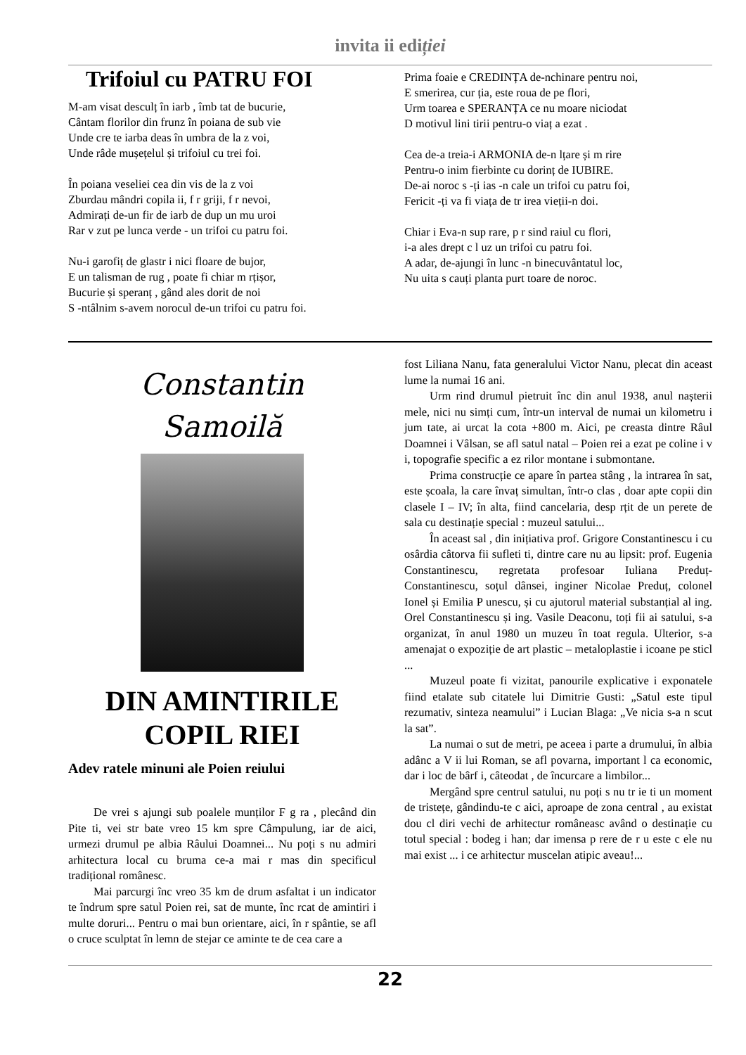invita ii ediției
Trifoiul cu PATRU FOI
M-am visat desculț în iarb , îmb tat de bucurie,
Cântam florilor din frunz în poiana de sub vie
Unde cre te iarba deas în umbra de la z voi,
Unde râde mușețelul și trifoiul cu trei foi.
În poiana veseliei cea din vis de la z voi
Zburdau mândri copila ii, f r griji, f r nevoi,
Admirați de-un fir de iarb de dup un mu uroi
Rar v zut pe lunca verde - un trifoi cu patru foi.
Nu-i garofiț de glastr i nici floare de bujor,
E un talisman de rug , poate fi chiar m rțișor,
Bucurie și speranț , gând ales dorit de noi
S -ntâlnim s-avem norocul de-un trifoi cu patru foi.
Prima foaie e CREDINȚA de-nchinare pentru noi,
E smerirea, cur ția, este roua de pe flori,
Urm toarea e SPERANȚA ce nu moare niciodat
D motivul lini tirii pentru-o viaț a ezat .
Cea de-a treia-i ARMONIA de-n lțare și m rire
Pentru-o inim fierbinte cu dorinț de IUBIRE.
De-ai noroc s -ți ias -n cale un trifoi cu patru foi,
Fericit -ți va fi viața de tr irea vieții-n doi.
Chiar i Eva-n sup rare, p r sind raiul cu flori,
i-a ales drept c l uz un trifoi cu patru foi.
A adar, de-ajungi în lunc -n binecuvântatul loc,
Nu uita s cauți planta purt toare de noroc.
Constantin
Samoilă
DIN AMINTIRILE
COPIL RIEI
Adev ratele minuni ale Poien reiului
De vrei s ajungi sub poalele munților F g ra , plecând din Pite ti, vei str bate vreo 15 km spre Câmpulung, iar de aici, urmezi drumul pe albia Râului Doamnei... Nu poți s nu admiri arhitectura local cu bruma ce-a mai r mas din specificul tradițional românesc.
Mai parcurgi înc vreo 35 km de drum asfaltat i un indicator te îndrum spre satul Poien rei, sat de munte, înc rcat de amintiri i multe doruri... Pentru o mai bun orientare, aici, în r spântie, se afl o cruce sculptat în lemn de stejar ce aminte te de cea care a
fost Liliana Nanu, fata generalului Victor Nanu, plecat din aceast lume la numai 16 ani.
Urm rind drumul pietruit înc din anul 1938, anul nașterii mele, nici nu simți cum, într-un interval de numai un kilometru i jum tate, ai urcat la cota +800 m. Aici, pe creasta dintre Râul Doamnei i Vâlsan, se afl satul natal – Poien rei a ezat pe coline i v i, topografie specific a ez rilor montane i submontane.
Prima construcție ce apare în partea stâng , la intrarea în sat, este școala, la care învaț simultan, într-o clas , doar apte copii din clasele I – IV; în alta, fiind cancelaria, desp rțit de un perete de sala cu destinație special : muzeul satului...
În aceast sal , din inițiativa prof. Grigore Constantinescu i cu osârdia câtorva fii sufleti ti, dintre care nu au lipsit: prof. Eugenia Constantinescu, regretata profesoar Iuliana Preduț-Constantinescu, soțul dânsei, inginer Nicolae Preduț, colonel Ionel și Emilia P unescu, și cu ajutorul material substanțial al ing. Orel Constantinescu și ing. Vasile Deaconu, toți fii ai satului, s-a organizat, în anul 1980 un muzeu în toat regula. Ulterior, s-a amenajat o expoziție de art plastic – metaloplastie i icoane pe sticl ...
Muzeul poate fi vizitat, panourile explicative i exponatele fiind etalate sub citatele lui Dimitrie Gusti: „Satul este tipul rezumativ, sinteza neamului” i Lucian Blaga: „Ve nicia s-a n scut la sat”.
La numai o sut de metri, pe aceea i parte a drumului, în albia adânc a V ii lui Roman, se afl povarna, important l ca economic, dar i loc de bârf i, câteodat , de încurcare a limbilor...
Mergând spre centrul satului, nu poți s nu tr ie ti un moment de tristețe, gândindu-te c aici, aproape de zona central , au existat dou cl diri vechi de arhitectur româneasc având o destinație cu totul special : bodeg i han; dar imensa p rere de r u este c ele nu mai exist ... i ce arhitectur muscelan atipic aveau!...
22